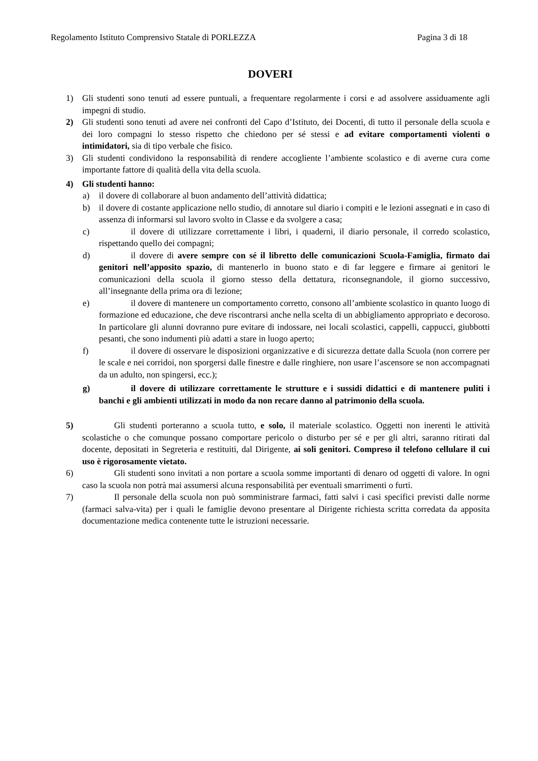Regolamento Istituto Comprensivo Statale di PORLEZZA Pagina 3 di 18
DOVERI
1) Gli studenti sono tenuti ad essere puntuali, a frequentare regolarmente i corsi e ad assolvere assiduamente agli impegni di studio.
2) Gli studenti sono tenuti ad avere nei confronti del Capo d’Istituto, dei Docenti, di tutto il personale della scuola e dei loro compagni lo stesso rispetto che chiedono per sé stessi e ad evitare comportamenti violenti o intimidatori, sia di tipo verbale che fisico.
3) Gli studenti condividono la responsabilità di rendere accogliente l’ambiente scolastico e di averne cura come importante fattore di qualità della vita della scuola.
4) Gli studenti hanno:
a) il dovere di collaborare al buon andamento dell’attività didattica;
b) il dovere di costante applicazione nello studio, di annotare sul diario i compiti e le lezioni assegnati e in caso di assenza di informarsi sul lavoro svolto in Classe e da svolgere a casa;
c) il dovere di utilizzare correttamente i libri, i quaderni, il diario personale, il corredo scolastico, rispettando quello dei compagni;
d) il dovere di avere sempre con sé il libretto delle comunicazioni Scuola-Famiglia, firmato dai genitori nell’apposito spazio, di mantenerlo in buono stato e di far leggere e firmare ai genitori le comunicazioni della scuola il giorno stesso della dettatura, riconsegnandole, il giorno successivo, all’insegnante della prima ora di lezione;
e) il dovere di mantenere un comportamento corretto, consono all’ambiente scolastico in quanto luogo di formazione ed educazione, che deve riscontrarsi anche nella scelta di un abbigliamento appropriato e decoroso. In particolare gli alunni dovranno pure evitare di indossare, nei locali scolastici, cappelli, cappucci, giubbotti pesanti, che sono indumenti più adatti a stare in luogo aperto;
f) il dovere di osservare le disposizioni organizzative e di sicurezza dettate dalla Scuola (non correre per le scale e nei corridoi, non sporgersi dalle finestre e dalle ringhiere, non usare l’ascensore se non accompagnati da un adulto, non spingersi, ecc.);
g) il dovere di utilizzare correttamente le strutture e i sussidi didattici e di mantenere puliti i banchi e gli ambienti utilizzati in modo da non recare danno al patrimonio della scuola.
5) Gli studenti porteranno a scuola tutto, e solo, il materiale scolastico. Oggetti non inerenti le attività scolastiche o che comunque possano comportare pericolo o disturbo per sé e per gli altri, saranno ritirati dal docente, depositati in Segreteria e restituiti, dal Dirigente, ai soli genitori. Compreso il telefono cellulare il cui uso è rigorosamente vietato.
6) Gli studenti sono invitati a non portare a scuola somme importanti di denaro od oggetti di valore. In ogni caso la scuola non potrà mai assumersi alcuna responsabilità per eventuali smarrimenti o furti.
7) Il personale della scuola non può somministrare farmaci, fatti salvi i casi specifici previsti dalle norme (farmaci salva-vita) per i quali le famiglie devono presentare al Dirigente richiesta scritta corredata da apposita documentazione medica contenente tutte le istruzioni necessarie.